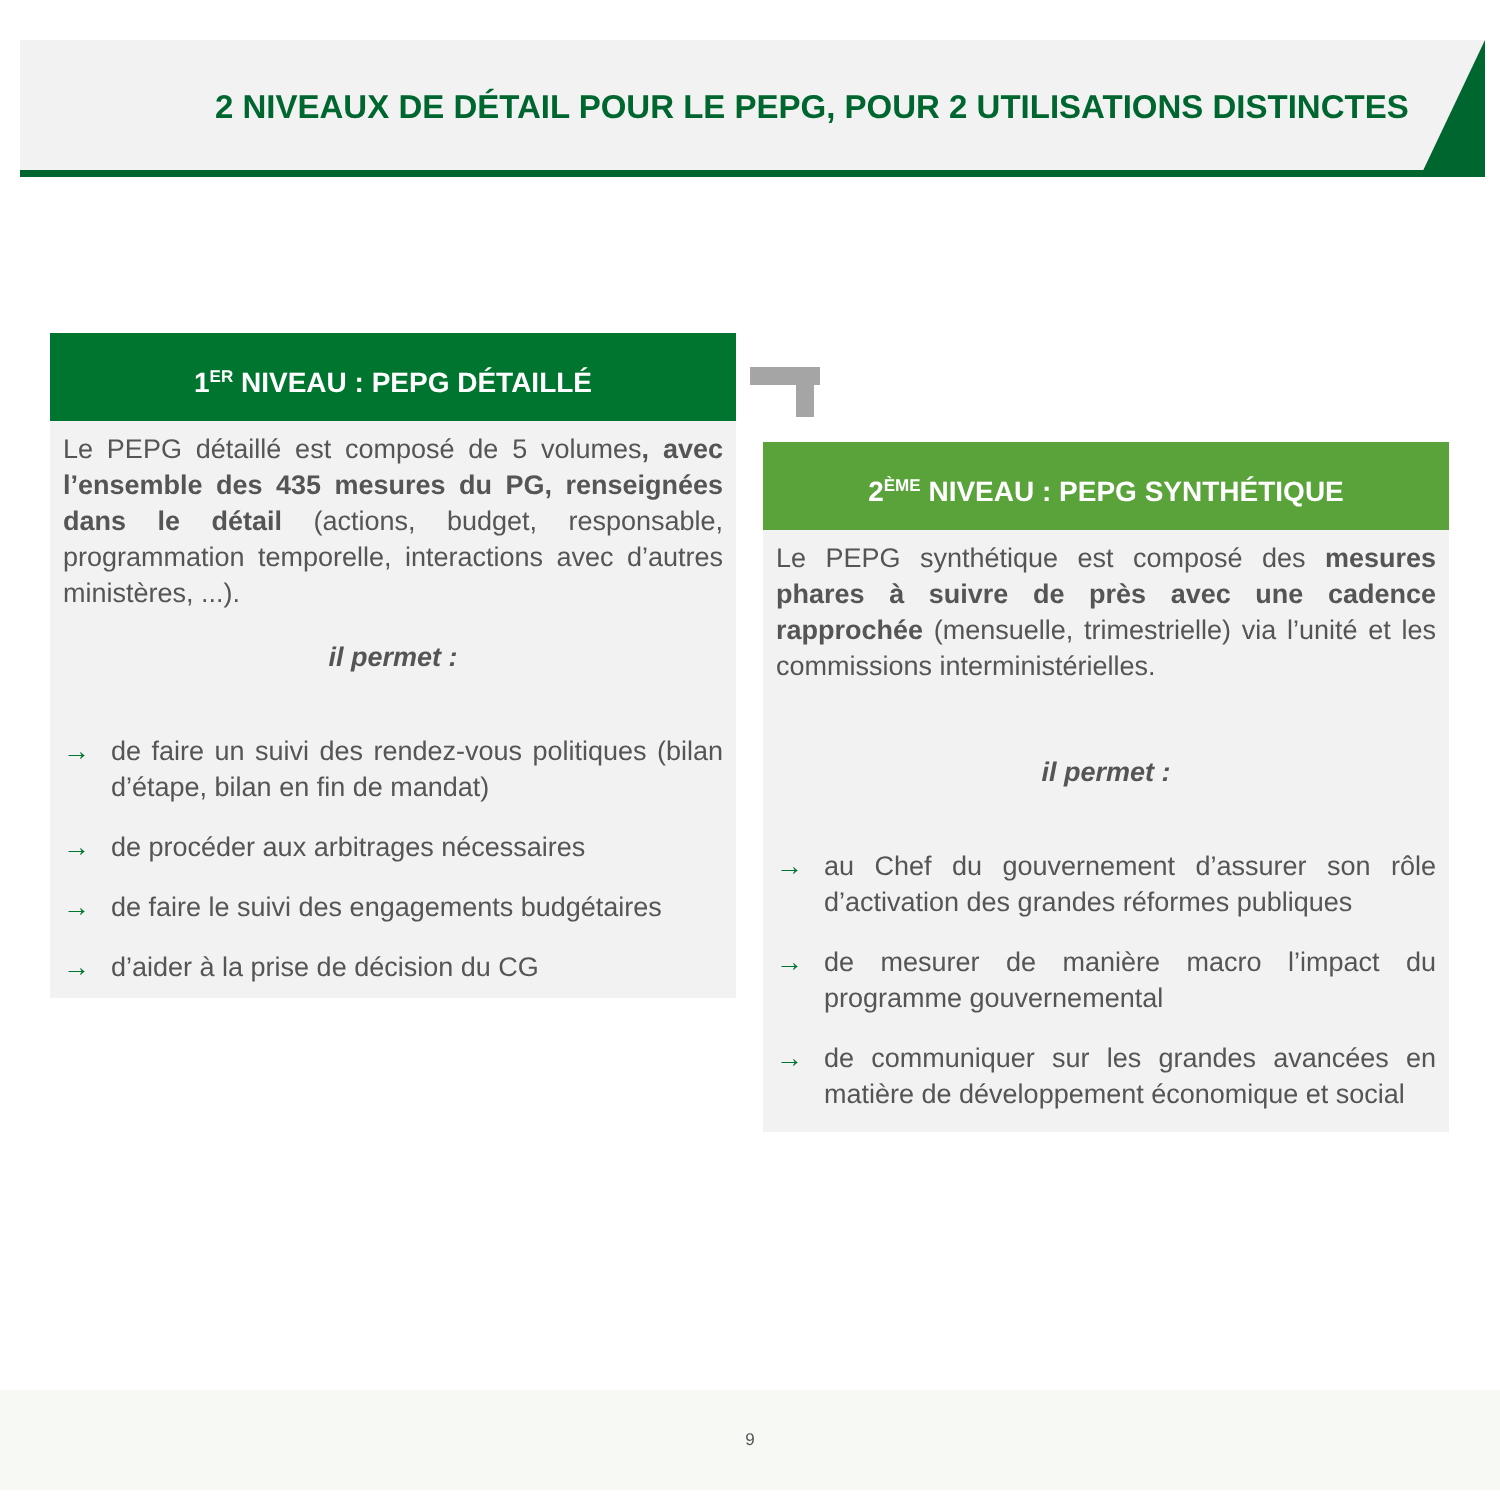2 NIVEAUX DE DÉTAIL POUR LE PEPG, POUR 2 UTILISATIONS DISTINCTES
1<sup>ER</sup> NIVEAU : PEPG DÉTAILLÉ
Le PEPG détaillé est composé de 5 volumes, avec l’ensemble des 435 mesures du PG, renseignées dans le détail (actions, budget, responsable, programmation temporelle, interactions avec d’autres ministères, ...).
il permet :
→ de faire un suivi des rendez-vous politiques (bilan d’étape, bilan en fin de mandat)
→ de procéder aux arbitrages nécessaires
→ de faire le suivi des engagements budgétaires
→ d’aider à la prise de décision du CG
2<sup>ÈME</sup> NIVEAU : PEPG SYNTHÉTIQUE
Le PEPG synthétique est composé des mesures phares à suivre de près avec une cadence rapprochée (mensuelle, trimestrielle) via l’unité et les commissions interministérielles.
il permet :
→ au Chef du gouvernement d’assurer son rôle d’activation des grandes réformes publiques
→ de mesurer de manière macro l’impact du programme gouvernemental
→ de communiquer sur les grandes avancées en matière de développement économique et social
9